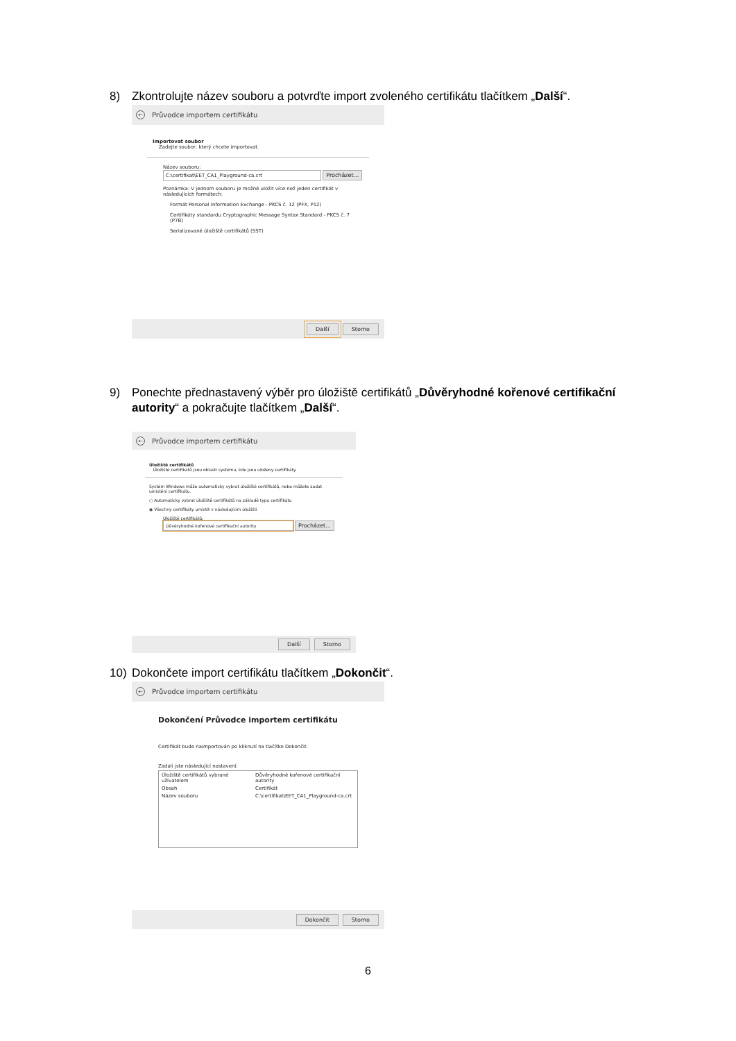8) Zkontrolujte název souboru a potvrďte import zvoleného certifikátu tlačítkem „Další“.
← Průvodce importem certifikátu
Importovat soubor
Zadejte soubor, který chcete importovat.
Název souboru:
C:\certifikat\EET_CA1_Playground-ca.crt Procházet...
Poznámka: V jednom souboru je možné uložit více než jeden certifikát v následujících formátech:
Formát Personal Information Exchange - PKCS č. 12 (PFX, P12)
Certifikáty standardu Cryptographic Message Syntax Standard - PKCS č. 7 (P7B)
Serializované úložiště certifikátů (SST)
Další Storno
9) Ponechte přednastavený výběr pro úložiště certifikátů „Důvěryhodné kořenové certifikační autority“ a pokračujte tlačítkem „Další“.
← Průvodce importem certifikátu
Úložiště certifikátů
Úložiště certifikátů jsou oblasti systému, kde jsou uloženy certifikáty.
Systém Windows může automaticky vybrat úložiště certifikátů, nebo můžete zadat umístění certifikátu.
○ Automaticky vybrat úložiště certifikátů na základě typu certifikátu
◉ Všechny certifikáty umístit v následujícím úložišti
Úložiště certifikátů:
Důvěryhodné kořenové certifikační autority Procházet...
Další Storno
10) Dokončete import certifikátu tlačítkem „Dokončit“.
← Průvodce importem certifikátu
Dokončení Průvodce importem certifikátu
Certifikát bude naimportován po kliknutí na tlačítko Dokončit.
Zadali jste následující nastavení:
Úložiště certifikátů vybrané uživatelem Důvěryhodné kořenové certifikační autority Obsah Certifikát Název souboru C:\certifikat\EET_CA1_Playground-ca.crt
Dokončit Storno
6